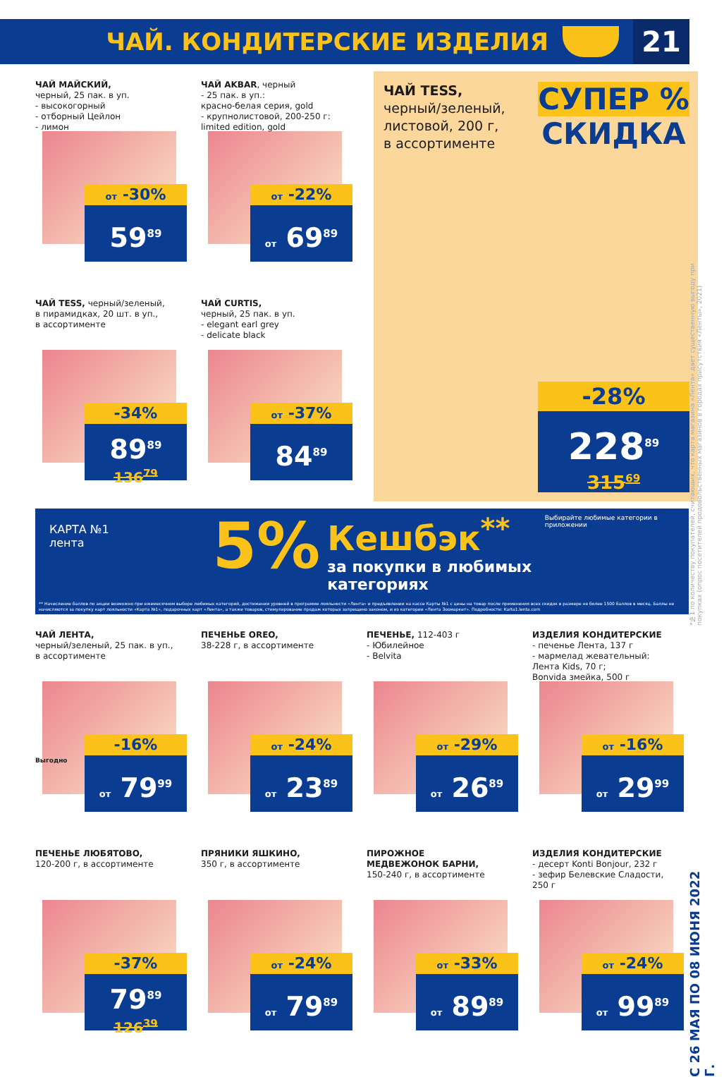ЧАЙ. КОНДИТЕРСКИЕ ИЗДЕЛИЯ
21
ЧАЙ МАЙСКИЙ,
черный, 25 пак. в уп.
- высокогорный
- отборный Цейлон
- лимон
от -30%
59<sup>89</sup>
ЧАЙ AKBAR, черный
- 25 пак. в уп.:
красно-белая серия, gold
- крупнолистовой, 200-250 г:
limited edition, gold
от -22%
от 69<sup>89</sup>
ЧАЙ TESS, черный/зеленый,
в пирамидках, 20 шт. в уп.,
в ассортименте
-34%
89<sup>89</sup>
136<sup>79</sup>
ЧАЙ CURTIS,
черный, 25 пак. в уп.
- elegant earl grey
- delicate black
от -37%
84<sup>89</sup>
ЧАЙ TESS,
черный/зеленый,
листовой, 200 г,
в ассортименте
СУПЕР %
СКИДКА
-28%
228<sup>89</sup>
315<sup>69</sup>
КАРТА №1
лента
5%
Кешбэк<sup>**</sup>
за покупки в любимых категориях
Выбирайте любимые категории в приложении
** Начисление баллов по акции возможно при ежемесячном выборе любимых категорий, достижении уровней в программе лояльности «Лента» и предъявлении на кассе Карты №1 с цены на товар после применения всех скидок в размере не более 1500 баллов в месяц. Баллы не начисляются за покупку карт лояльности «Карта №1», подарочных карт «Лента», а также товаров, стимулирование продаж которых запрещено законом, и из категории «Лента Зоомаркет». Подробности: Karta1.lenta.com
ЧАЙ ЛЕНТА,
черный/зеленый, 25 пак. в уп.,
в ассортименте
-16%
от 79<sup>99</sup>
Выгодно
ПЕЧЕНЬЕ OREO,
38-228 г, в ассортименте
от -24%
от 23<sup>89</sup>
ПЕЧЕНЬЕ, 112-403 г
- Юбилейное
- Belvita
от -29%
от 26<sup>89</sup>
ИЗДЕЛИЯ КОНДИТЕРСКИЕ
- печенье Лента, 137 г
- мармелад жевательный:
Лента Kids, 70 г;
Bonvida змейка, 500 г
от -16%
от 29<sup>99</sup>
ПЕЧЕНЬЕ ЛЮБЯТОВО,
120-200 г, в ассортименте
-37%
79<sup>89</sup>
126<sup>39</sup>
ПРЯНИКИ ЯШКИНО,
350 г, в ассортименте
от -24%
от 79<sup>89</sup>
ПИРОЖНОЕ
МЕДВЕЖОНОК БАРНИ,
150-240 г, в ассортименте
от -33%
от 89<sup>89</sup>
ИЗДЕЛИЯ КОНДИТЕРСКИЕ
- десерт Konti Bonjour, 232 г
- зефир Белевские Сладости,
250 г
от -24%
от 99<sup>89</sup>
*№1 по количеству покупателей, считающих, что карта магазина «Лента» дает существенную выгоду при покупках (опрос посетителей продовольственных магазинов в городах присутствия «Ленты», 2021)
С 26 МАЯ ПО 08 ИЮНЯ 2022 Г.